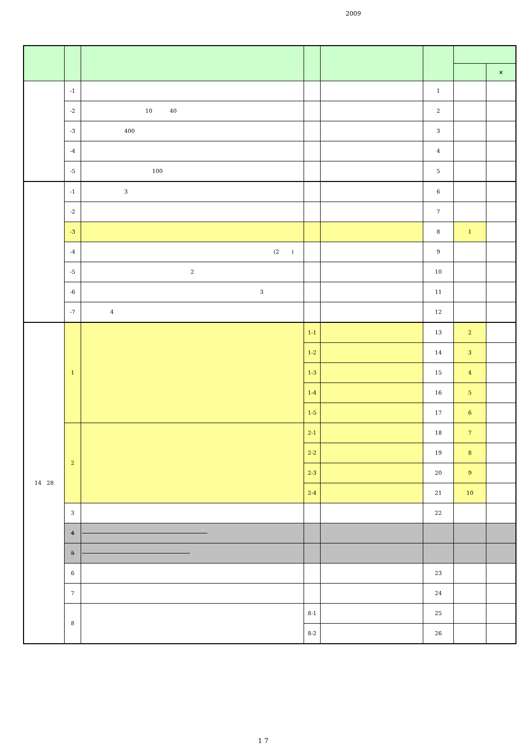2009
| | | | | | | | × |
| --- | --- | --- | --- | --- | --- | --- | --- |
| | -1 | | | | 1 | | |
| | -2 | 10 40 | | | 2 | | |
| | -3 | 400 | | | 3 | | |
| | -4 | | | | 4 | | |
| | -5 | 100 | | | 5 | | |
| | -1 | 3 | | | 6 | | |
| | -2 | | | | 7 | | |
| | -3 | | | | 8 | 1 | |
| | -4 | (2 ) | | | 9 | | |
| | -5 | 2 | | | 10 | | |
| | -6 | 3 | | | 11 | | |
| | -7 | 4 | | | 12 | | |
| 14 28 | 1 | | 1-1 | | 13 | 2 | |
| | | | 1-2 | | 14 | 3 | |
| | | | 1-3 | | 15 | 4 | |
| | | | 1-4 | | 16 | 5 | |
| | | | 1-5 | | 17 | 6 | |
| | 2 | | 2-1 | | 18 | 7 | |
| | | | 2-2 | | 19 | 8 | |
| | | | 2-3 | | 20 | 9 | |
| | | | 2-4 | | 21 | 10 | |
| | 3 | | | | 22 | | |
| | 4 | | | | | | |
| | 5 | | | | | | |
| | 6 | | | | 23 | | |
| | 7 | | | | 24 | | |
| | 8 | | 8-1 | | 25 | | |
| | | | 8-2 | | 26 | | |
1 7